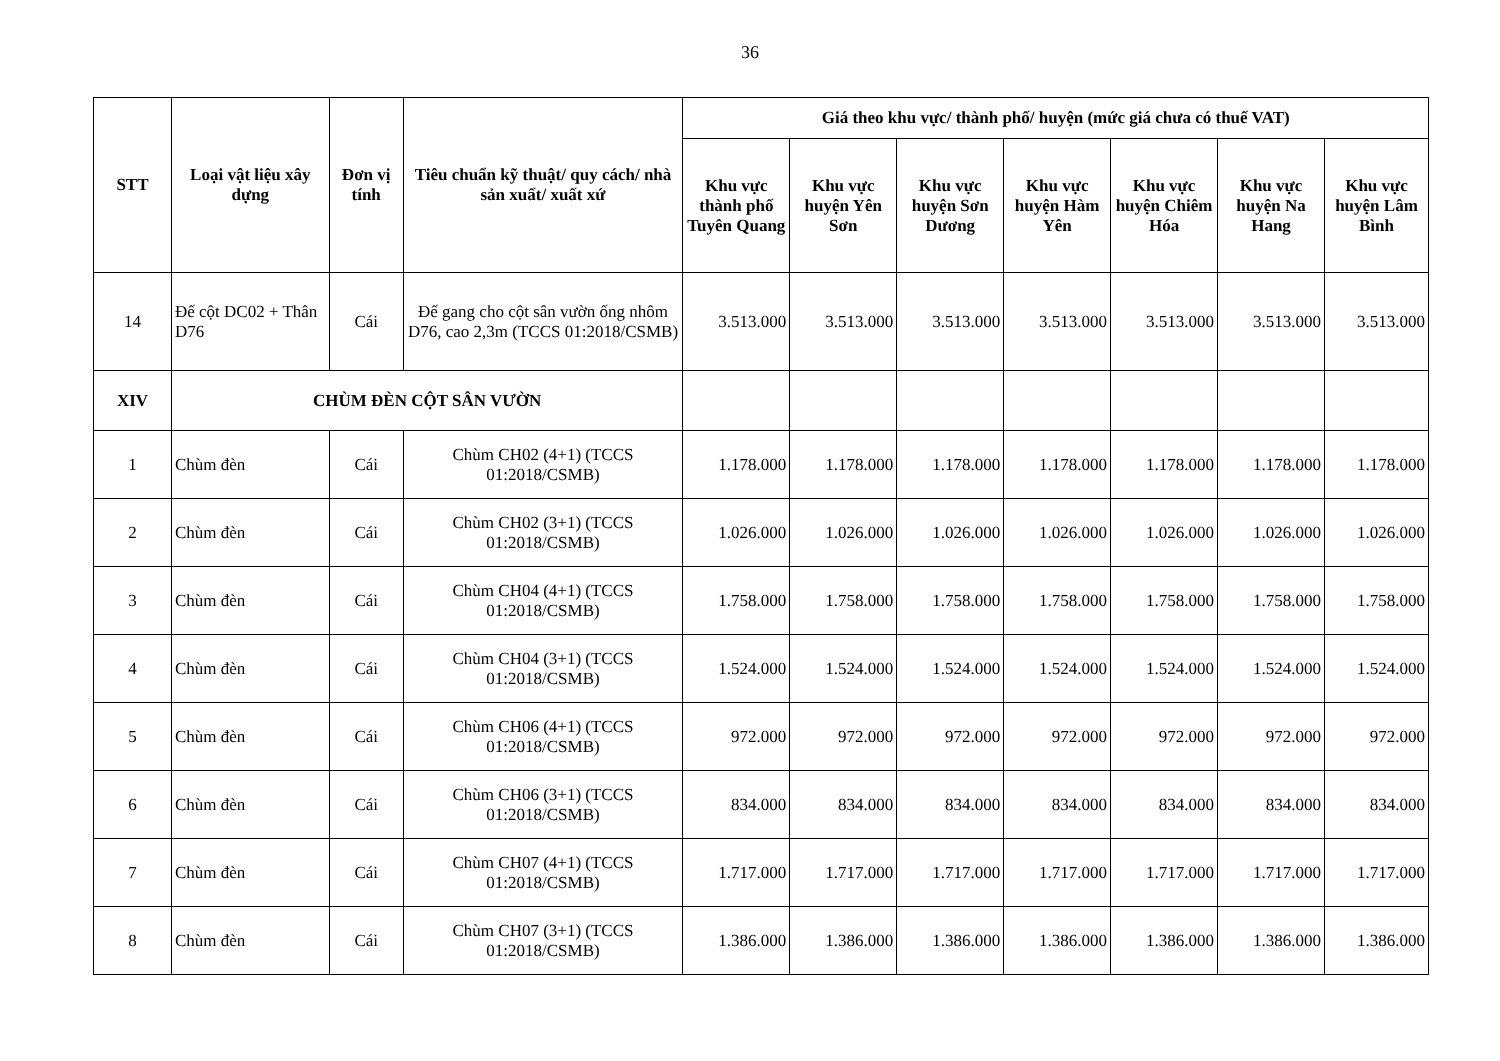36
| STT | Loại vật liệu xây dựng | Đơn vị tính | Tiêu chuẩn kỹ thuật/ quy cách/ nhà sản xuất/ xuất xứ | Giá theo khu vực/ thành phố/ huyện (mức giá chưa có thuế VAT) | | | | | | |
| --- | --- | --- | --- | --- | --- | --- | --- | --- | --- | --- |
| | | | | Khu vực thành phố Tuyên Quang | Khu vực huyện Yên Sơn | Khu vực huyện Sơn Dương | Khu vực huyện Hàm Yên | Khu vực huyện Chiêm Hóa | Khu vực huyện Na Hang | Khu vực huyện Lâm Bình |
| 14 | Đế cột DC02 + Thân D76 | Cái | Đế gang cho cột sân vườn ống nhôm D76, cao 2,3m (TCCS 01:2018/CSMB) | 3.513.000 | 3.513.000 | 3.513.000 | 3.513.000 | 3.513.000 | 3.513.000 | 3.513.000 |
| XIV | CHÙM ĐÈN CỘT SÂN VƯỜN | | | | | | | | | |
| 1 | Chùm đèn | Cái | Chùm CH02 (4+1) (TCCS 01:2018/CSMB) | 1.178.000 | 1.178.000 | 1.178.000 | 1.178.000 | 1.178.000 | 1.178.000 | 1.178.000 |
| 2 | Chùm đèn | Cái | Chùm CH02 (3+1) (TCCS 01:2018/CSMB) | 1.026.000 | 1.026.000 | 1.026.000 | 1.026.000 | 1.026.000 | 1.026.000 | 1.026.000 |
| 3 | Chùm đèn | Cái | Chùm CH04 (4+1) (TCCS 01:2018/CSMB) | 1.758.000 | 1.758.000 | 1.758.000 | 1.758.000 | 1.758.000 | 1.758.000 | 1.758.000 |
| 4 | Chùm đèn | Cái | Chùm CH04 (3+1) (TCCS 01:2018/CSMB) | 1.524.000 | 1.524.000 | 1.524.000 | 1.524.000 | 1.524.000 | 1.524.000 | 1.524.000 |
| 5 | Chùm đèn | Cái | Chùm CH06 (4+1) (TCCS 01:2018/CSMB) | 972.000 | 972.000 | 972.000 | 972.000 | 972.000 | 972.000 | 972.000 |
| 6 | Chùm đèn | Cái | Chùm CH06 (3+1) (TCCS 01:2018/CSMB) | 834.000 | 834.000 | 834.000 | 834.000 | 834.000 | 834.000 | 834.000 |
| 7 | Chùm đèn | Cái | Chùm CH07 (4+1) (TCCS 01:2018/CSMB) | 1.717.000 | 1.717.000 | 1.717.000 | 1.717.000 | 1.717.000 | 1.717.000 | 1.717.000 |
| 8 | Chùm đèn | Cái | Chùm CH07 (3+1) (TCCS 01:2018/CSMB) | 1.386.000 | 1.386.000 | 1.386.000 | 1.386.000 | 1.386.000 | 1.386.000 | 1.386.000 |